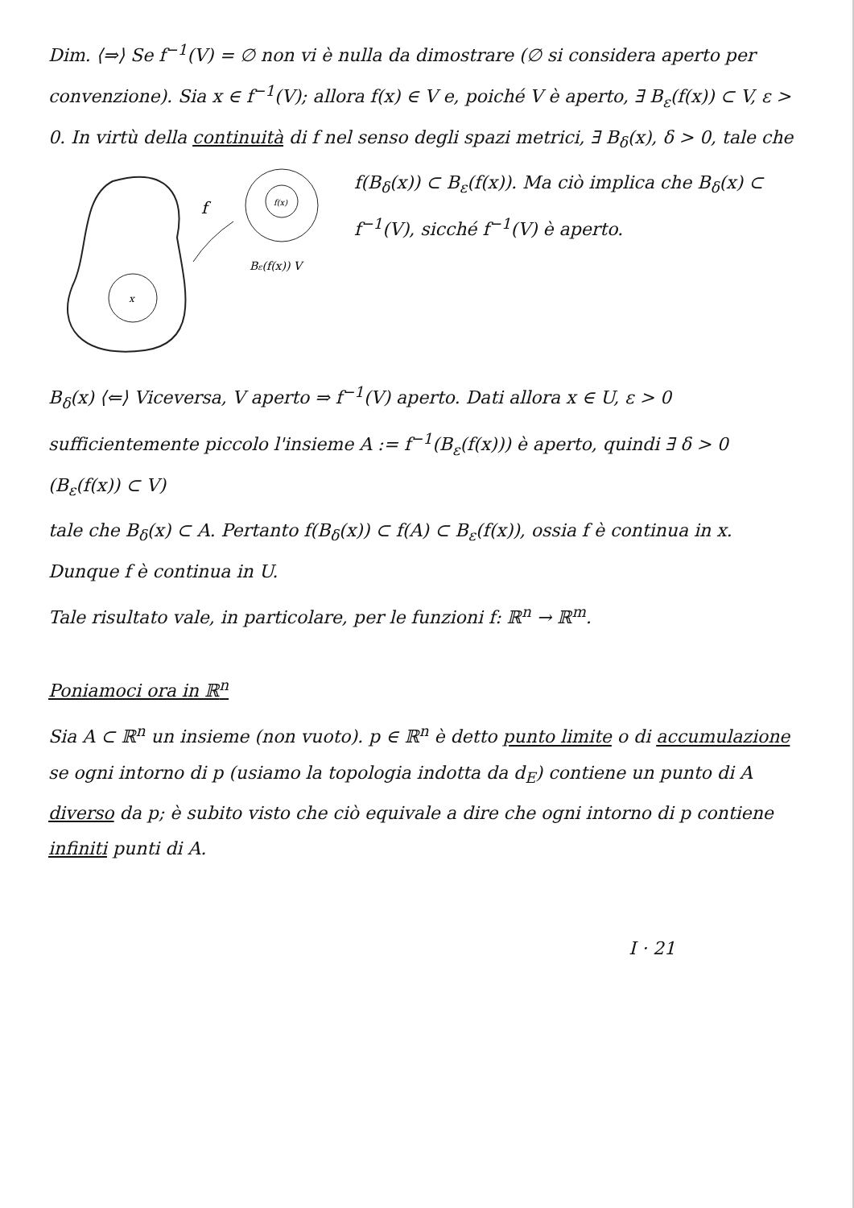Dim. ⟨⇒⟩ Se f<sup>−1</sup>(V) = ∅ non vi è nulla da dimostrare (∅ si considera aperto per convenzione). Sia x ∈ f<sup>−1</sup>(V); allora f(x) ∈ V e, poiché V è aperto, ∃ B<sub>ε</sub>(f(x)) ⊂ V, ε > 0. In virtù della continuità di f nel senso degli spazi metrici, ∃ B<sub>δ</sub>(x), δ > 0, tale che
f
f(x)
x
Bε(f(x)) V
f(B<sub>δ</sub>(x)) ⊂ B<sub>ε</sub>(f(x)). Ma ciò implica che B<sub>δ</sub>(x) ⊂ f<sup>−1</sup>(V), sicché f<sup>−1</sup>(V) è aperto.
B<sub>δ</sub>(x) ⟨⇐⟩ Viceversa, V aperto ⇒ f<sup>−1</sup>(V) aperto. Dati allora x ∈ U, ε > 0 sufficientemente piccolo l'insieme A := f<sup>−1</sup>(B<sub>ε</sub>(f(x))) è aperto, quindi ∃ δ > 0 (B<sub>ε</sub>(f(x)) ⊂ V)
tale che B<sub>δ</sub>(x) ⊂ A. Pertanto f(B<sub>δ</sub>(x)) ⊂ f(A) ⊂ B<sub>ε</sub>(f(x)), ossia f è continua in x. Dunque f è continua in U.
Tale risultato vale, in particolare, per le funzioni f: ℝ<sup>n</sup> → ℝ<sup>m</sup>.
Poniamoci ora in ℝ<sup>n</sup>
Sia A ⊂ ℝ<sup>n</sup> un insieme (non vuoto). p ∈ ℝ<sup>n</sup> è detto punto limite o di accumulazione se ogni intorno di p (usiamo la topologia indotta da d<sub>E</sub>) contiene un punto di A diverso da p; è subito visto che ciò equivale a dire che ogni intorno di p contiene infiniti punti di A.
I · 21